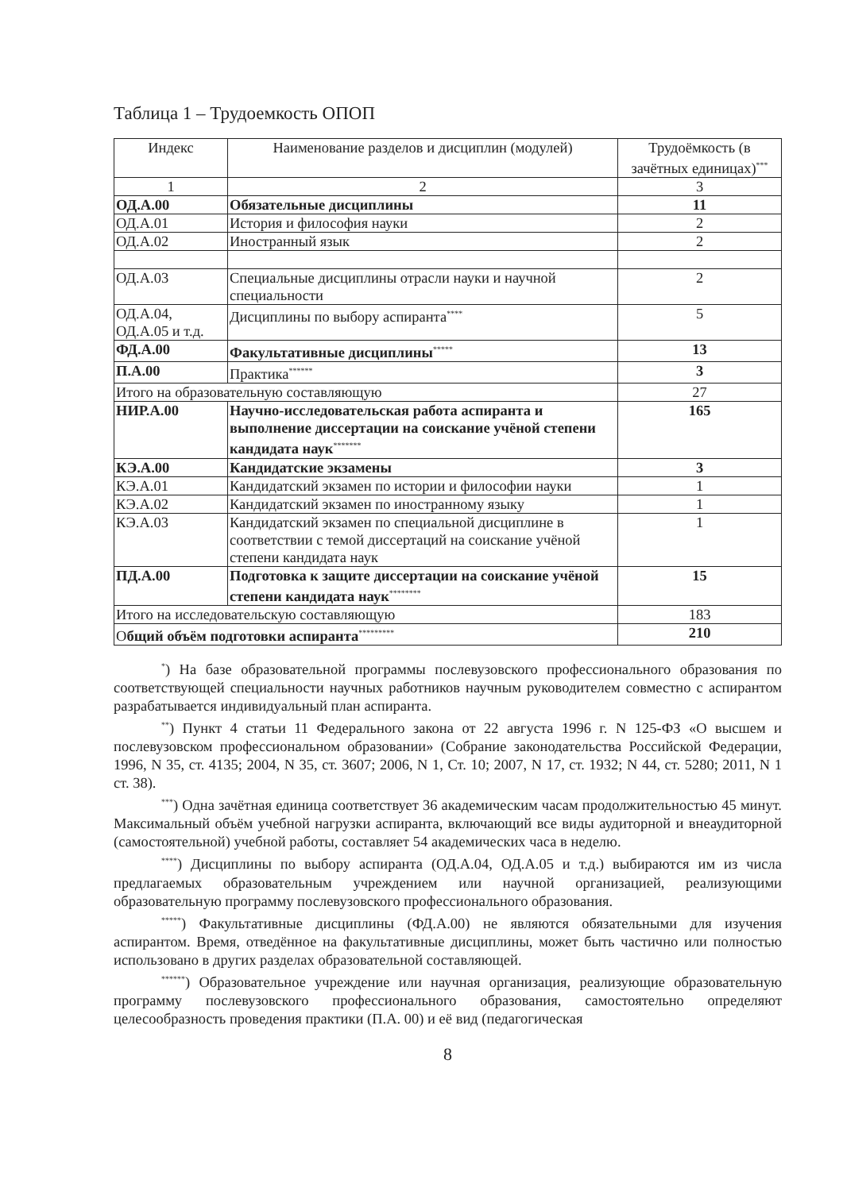Таблица 1 – Трудоемкость ОПОП
| Индекс | Наименование разделов и дисциплин (модулей) | Трудоёмкость (в зачётных единицах)<sup>***</sup> |
| 1 | 2 | 3 |
| ОД.А.00 | Обязательные дисциплины | 11 |
| ОД.А.01 | История и философия науки | 2 |
| ОД.А.02 | Иностранный язык | 2 |
| ОД.А.03 | Специальные дисциплины отрасли науки и научной специальности | 2 |
| ОД.А.04, ОД.А.05 и т.д. | Дисциплины по выбору аспиранта<sup>****</sup> | 5 |
| ФД.А.00 | Факультативные дисциплины<sup>*****</sup> | 13 |
| П.А.00 | Практика<sup>******</sup> | 3 |
| Итого на образовательную составляющую | | 27 |
| НИР.А.00 | Научно-исследовательская работа аспиранта и выполнение диссертации на соискание учёной степени кандидата наук<sup>*******</sup> | 165 |
| КЭ.А.00 | Кандидатские экзамены | 3 |
| КЭ.А.01 | Кандидатский экзамен по истории и философии науки | 1 |
| КЭ.А.02 | Кандидатский экзамен по иностранному языку | 1 |
| КЭ.А.03 | Кандидатский экзамен по специальной дисциплине в соответствии с темой диссертаций на соискание учёной степени кандидата наук | 1 |
| ПД.А.00 | Подготовка к защите диссертации на соискание учёной степени кандидата наук<sup>********</sup> | 15 |
| Итого на исследовательскую составляющую | | 183 |
| О бщий объём подготовки аспиранта<sup>*********</sup> | | 210 |
<sup>*</sup>) На базе образовательной программы послевузовского профессионального образования по соответствующей специальности научных работников научным руководителем совместно с аспирантом разрабатывается индивидуальный план аспиранта.
<sup>**</sup>) Пункт 4 статьи 11 Федерального закона от 22 августа 1996 г. N 125-ФЗ «О высшем и послевузовском профессиональном образовании» (Собрание законодательства Российской Федерации, 1996, N 35, ст. 4135; 2004, N 35, ст. 3607; 2006, N 1, Ст. 10; 2007, N 17, ст. 1932; N 44, ст. 5280; 2011, N 1 ст. 38).
<sup>***</sup>) Одна зачётная единица соответствует 36 академическим часам продолжительностью 45 минут. Максимальный объём учебной нагрузки аспиранта, включающий все виды аудиторной и внеаудиторной (самостоятельной) учебной работы, составляет 54 академических часа в неделю.
<sup>****</sup>) Дисциплины по выбору аспиранта (ОД.А.04, ОД.А.05 и т.д.) выбираются им из числа предлагаемых образовательным учреждением или научной организацией, реализующими образовательную программу послевузовского профессионального образования.
<sup>*****</sup>) Факультативные дисциплины (ФД.А.00) не являются обязательными для изучения аспирантом. Время, отведённое на факультативные дисциплины, может быть частично или полностью использовано в других разделах образовательной составляющей.
<sup>******</sup>) Образовательное учреждение или научная организация, реализующие образовательную программу послевузовского профессионального образования, самостоятельно определяют целесообразность проведения практики (П.А. 00) и её вид (педагогическая
8